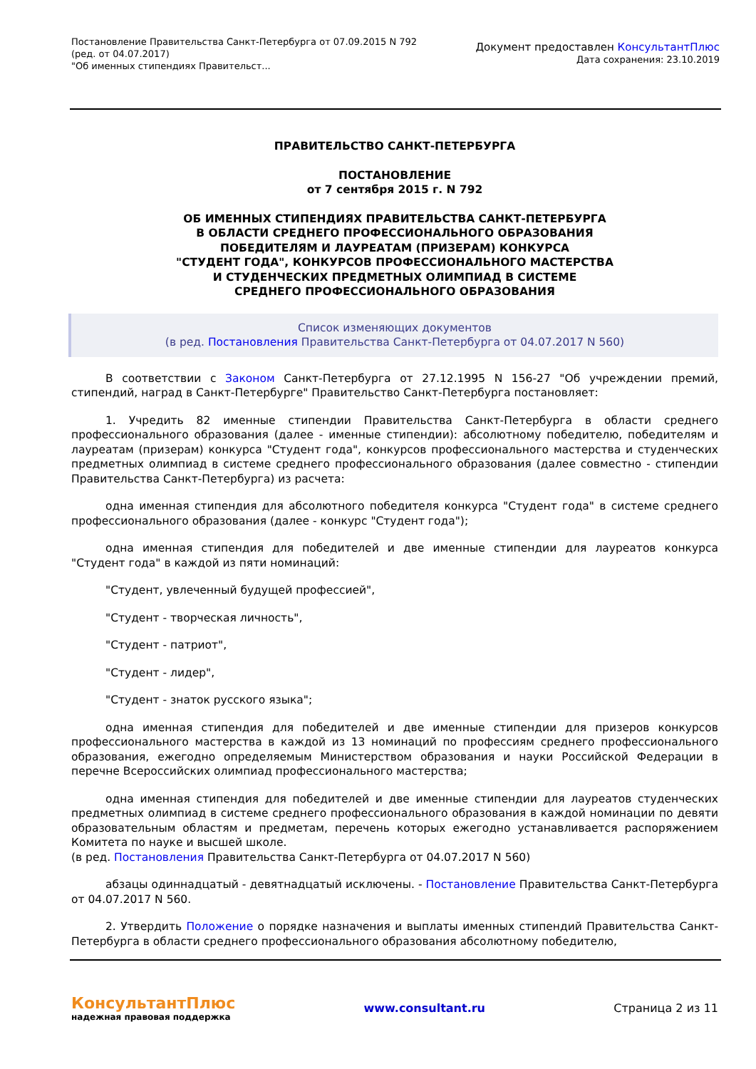Постановление Правительства Санкт-Петербурга от 07.09.2015 N 792
(ред. от 04.07.2017)
"Об именных стипендиях Правительст...
Документ предоставлен КонсультантПлюс
Дата сохранения: 23.10.2019
ПРАВИТЕЛЬСТВО САНКТ-ПЕТЕРБУРГА
ПОСТАНОВЛЕНИЕ
от 7 сентября 2015 г. N 792
ОБ ИМЕННЫХ СТИПЕНДИЯХ ПРАВИТЕЛЬСТВА САНКТ-ПЕТЕРБУРГА
В ОБЛАСТИ СРЕДНЕГО ПРОФЕССИОНАЛЬНОГО ОБРАЗОВАНИЯ
ПОБЕДИТЕЛЯМ И ЛАУРЕАТАМ (ПРИЗЕРАМ) КОНКУРСА
"СТУДЕНТ ГОДА", КОНКУРСОВ ПРОФЕССИОНАЛЬНОГО МАСТЕРСТВА
И СТУДЕНЧЕСКИХ ПРЕДМЕТНЫХ ОЛИМПИАД В СИСТЕМЕ
СРЕДНЕГО ПРОФЕССИОНАЛЬНОГО ОБРАЗОВАНИЯ
Список изменяющих документов
(в ред. Постановления Правительства Санкт-Петербурга от 04.07.2017 N 560)
В соответствии с Законом Санкт-Петербурга от 27.12.1995 N 156-27 "Об учреждении премий, стипендий, наград в Санкт-Петербурге" Правительство Санкт-Петербурга постановляет:
1. Учредить 82 именные стипендии Правительства Санкт-Петербурга в области среднего профессионального образования (далее - именные стипендии): абсолютному победителю, победителям и лауреатам (призерам) конкурса "Студент года", конкурсов профессионального мастерства и студенческих предметных олимпиад в системе среднего профессионального образования (далее совместно - стипендии Правительства Санкт-Петербурга) из расчета:
одна именная стипендия для абсолютного победителя конкурса "Студент года" в системе среднего профессионального образования (далее - конкурс "Студент года");
одна именная стипендия для победителей и две именные стипендии для лауреатов конкурса "Студент года" в каждой из пяти номинаций:
"Студент, увлеченный будущей профессией",
"Студент - творческая личность",
"Студент - патриот",
"Студент - лидер",
"Студент - знаток русского языка";
одна именная стипендия для победителей и две именные стипендии для призеров конкурсов профессионального мастерства в каждой из 13 номинаций по профессиям среднего профессионального образования, ежегодно определяемым Министерством образования и науки Российской Федерации в перечне Всероссийских олимпиад профессионального мастерства;
одна именная стипендия для победителей и две именные стипендии для лауреатов студенческих предметных олимпиад в системе среднего профессионального образования в каждой номинации по девяти образовательным областям и предметам, перечень которых ежегодно устанавливается распоряжением Комитета по науке и высшей школе.
(в ред. Постановления Правительства Санкт-Петербурга от 04.07.2017 N 560)
абзацы одиннадцатый - девятнадцатый исключены. - Постановление Правительства Санкт-Петербурга от 04.07.2017 N 560.
2. Утвердить Положение о порядке назначения и выплаты именных стипендий Правительства Санкт-Петербурга в области среднего профессионального образования абсолютному победителю,
КонсультантПлюс
надежная правовая поддержка
www.consultant.ru Страница 2 из 11